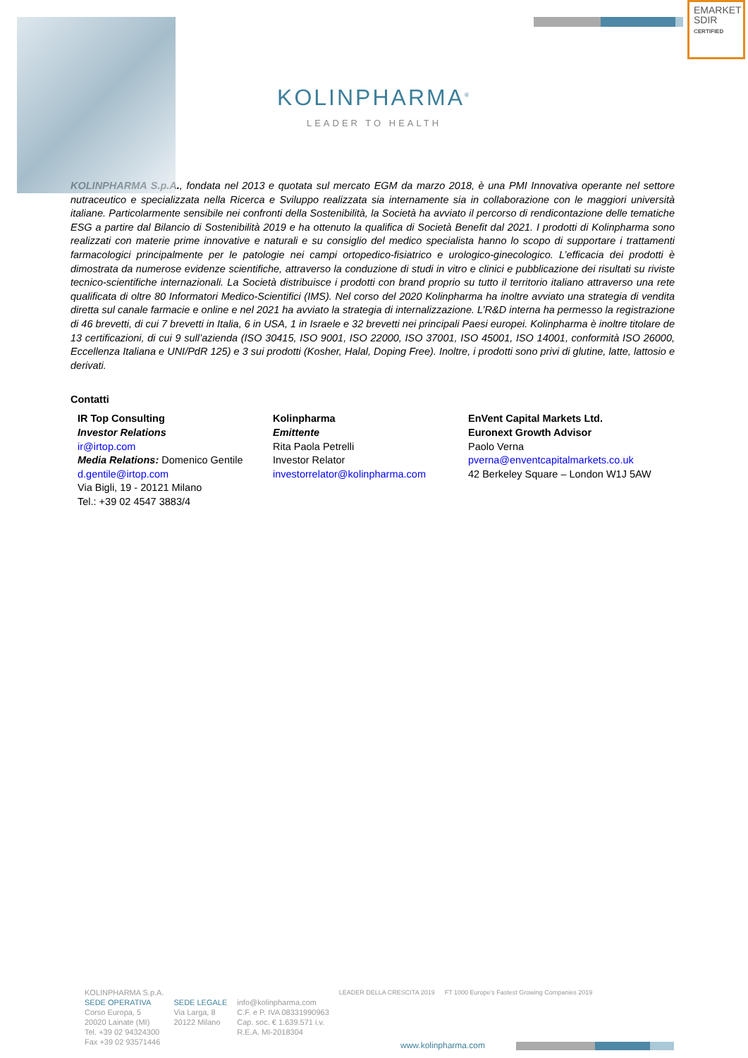EMARKET
SDIR
CERTIFIED
KOLINPHARMA<sup>®</sup>
LEADER TO HEALTH
KOLINPHARMA S.p.A., fondata nel 2013 e quotata sul mercato EGM da marzo 2018, è una PMI Innovativa operante nel settore nutraceutico e specializzata nella Ricerca e Sviluppo realizzata sia internamente sia in collaborazione con le maggiori università italiane. Particolarmente sensibile nei confronti della Sostenibilità, la Società ha avviato il percorso di rendicontazione delle tematiche ESG a partire dal Bilancio di Sostenibilità 2019 e ha ottenuto la qualifica di Società Benefit dal 2021. I prodotti di Kolinpharma sono realizzati con materie prime innovative e naturali e su consiglio del medico specialista hanno lo scopo di supportare i trattamenti farmacologici principalmente per le patologie nei campi ortopedico-fisiatrico e urologico-ginecologico. L’efficacia dei prodotti è dimostrata da numerose evidenze scientifiche, attraverso la conduzione di studi in vitro e clinici e pubblicazione dei risultati su riviste tecnico-scientifiche internazionali. La Società distribuisce i prodotti con brand proprio su tutto il territorio italiano attraverso una rete qualificata di oltre 80 Informatori Medico-Scientifici (IMS). Nel corso del 2020 Kolinpharma ha inoltre avviato una strategia di vendita diretta sul canale farmacie e online e nel 2021 ha avviato la strategia di internalizzazione. L’R&D interna ha permesso la registrazione di 46 brevetti, di cui 7 brevetti in Italia, 6 in USA, 1 in Israele e 32 brevetti nei principali Paesi europei. Kolinpharma è inoltre titolare de 13 certificazioni, di cui 9 sull’azienda (ISO 30415, ISO 9001, ISO 22000, ISO 37001, ISO 45001, ISO 14001, conformità ISO 26000, Eccellenza Italiana e UNI/PdR 125) e 3 sui prodotti (Kosher, Halal, Doping Free). Inoltre, i prodotti sono privi di glutine, latte, lattosio e derivati.
Contatti
IR Top Consulting
Investor Relations
ir@irtop.com
Media Relations: Domenico Gentile
d.gentile@irtop.com
Via Bigli, 19 - 20121 Milano
Tel.: +39 02 4547 3883/4
Kolinpharma
Emittente
Rita Paola Petrelli
Investor Relator
investorrelator@kolinpharma.com
EnVent Capital Markets Ltd.
Euronext Growth Advisor
Paolo Verna
pverna@enventcapitalmarkets.co.uk
42 Berkeley Square – London W1J 5AW
KOLINPHARMA S.p.A.
SEDE OPERATIVA
Corso Europa, 5
20020 Lainate (MI)
Tel. +39 02 94324300
Fax +39 02 93571446
SEDE LEGALE
Via Larga, 8
20122 Milano
info@kolinpharma.com
C.F. e P. IVA 08331990963
Cap. soc. € 1.639.571 i.v.
R.E.A. MI-2018304
LEADER DELLA CRESCITA 2019 FT 1000 Europe's Fastest Growing Companies 2019
www.kolinpharma.com